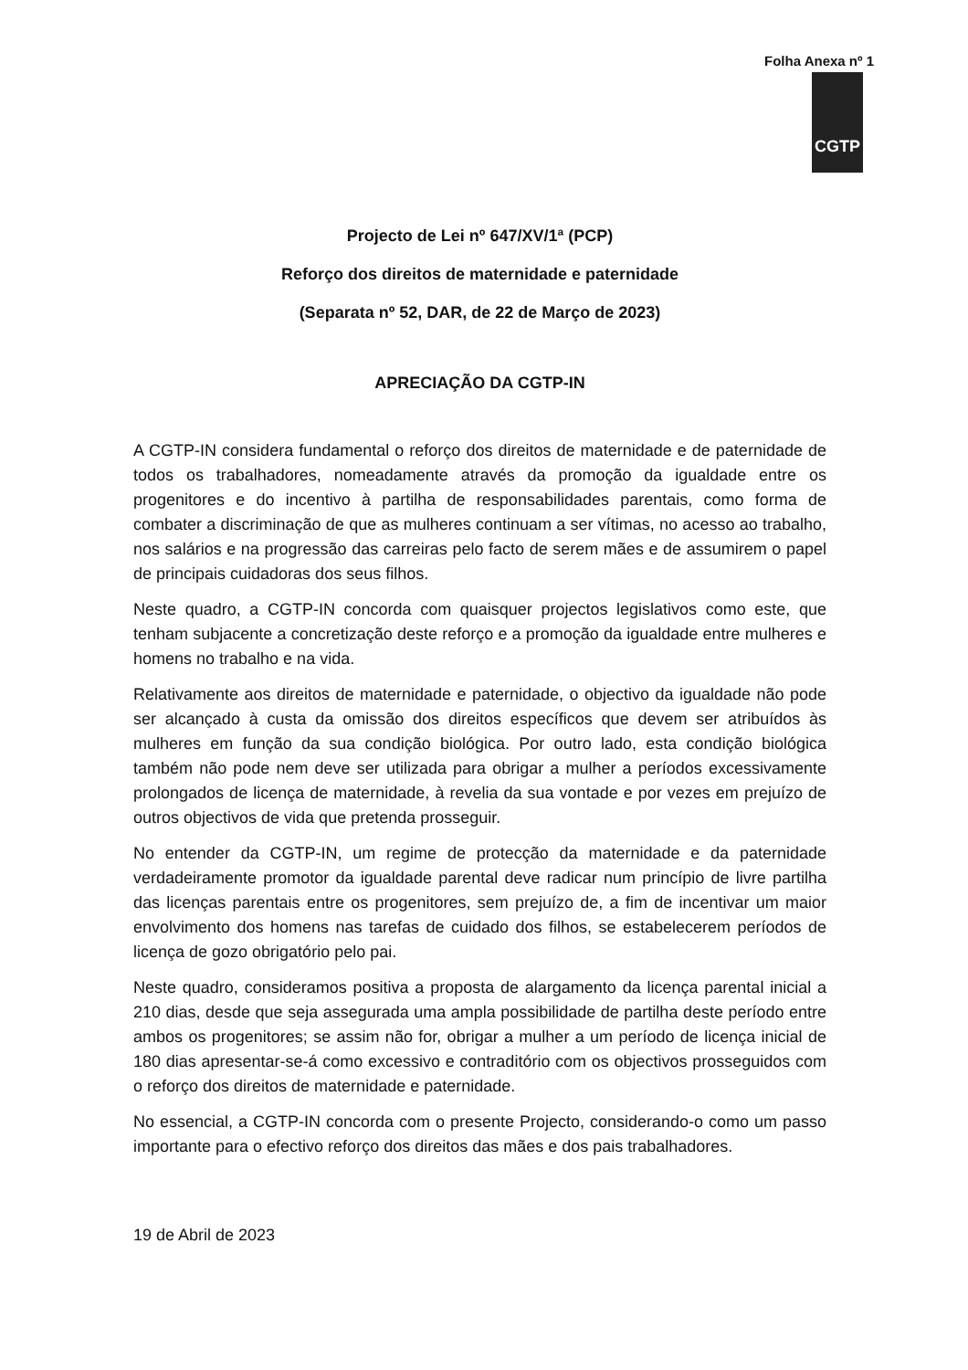Folha Anexa nº 1
CGTP
Projecto de Lei nº 647/XV/1ª (PCP)
Reforço dos direitos de maternidade e paternidade
(Separata nº 52, DAR, de 22 de Março de 2023)
APRECIAÇÃO DA CGTP-IN
A CGTP-IN considera fundamental o reforço dos direitos de maternidade e de paternidade de todos os trabalhadores, nomeadamente através da promoção da igualdade entre os progenitores e do incentivo à partilha de responsabilidades parentais, como forma de combater a discriminação de que as mulheres continuam a ser vítimas, no acesso ao trabalho, nos salários e na progressão das carreiras pelo facto de serem mães e de assumirem o papel de principais cuidadoras dos seus filhos.
Neste quadro, a CGTP-IN concorda com quaisquer projectos legislativos como este, que tenham subjacente a concretização deste reforço e a promoção da igualdade entre mulheres e homens no trabalho e na vida.
Relativamente aos direitos de maternidade e paternidade, o objectivo da igualdade não pode ser alcançado à custa da omissão dos direitos específicos que devem ser atribuídos às mulheres em função da sua condição biológica. Por outro lado, esta condição biológica também não pode nem deve ser utilizada para obrigar a mulher a períodos excessivamente prolongados de licença de maternidade, à revelia da sua vontade e por vezes em prejuízo de outros objectivos de vida que pretenda prosseguir.
No entender da CGTP-IN, um regime de protecção da maternidade e da paternidade verdadeiramente promotor da igualdade parental deve radicar num princípio de livre partilha das licenças parentais entre os progenitores, sem prejuízo de, a fim de incentivar um maior envolvimento dos homens nas tarefas de cuidado dos filhos, se estabelecerem períodos de licença de gozo obrigatório pelo pai.
Neste quadro, consideramos positiva a proposta de alargamento da licença parental inicial a 210 dias, desde que seja assegurada uma ampla possibilidade de partilha deste período entre ambos os progenitores; se assim não for, obrigar a mulher a um período de licença inicial de 180 dias apresentar-se-á como excessivo e contraditório com os objectivos prosseguidos com o reforço dos direitos de maternidade e paternidade.
No essencial, a CGTP-IN concorda com o presente Projecto, considerando-o como um passo importante para o efectivo reforço dos direitos das mães e dos pais trabalhadores.
19 de Abril de 2023